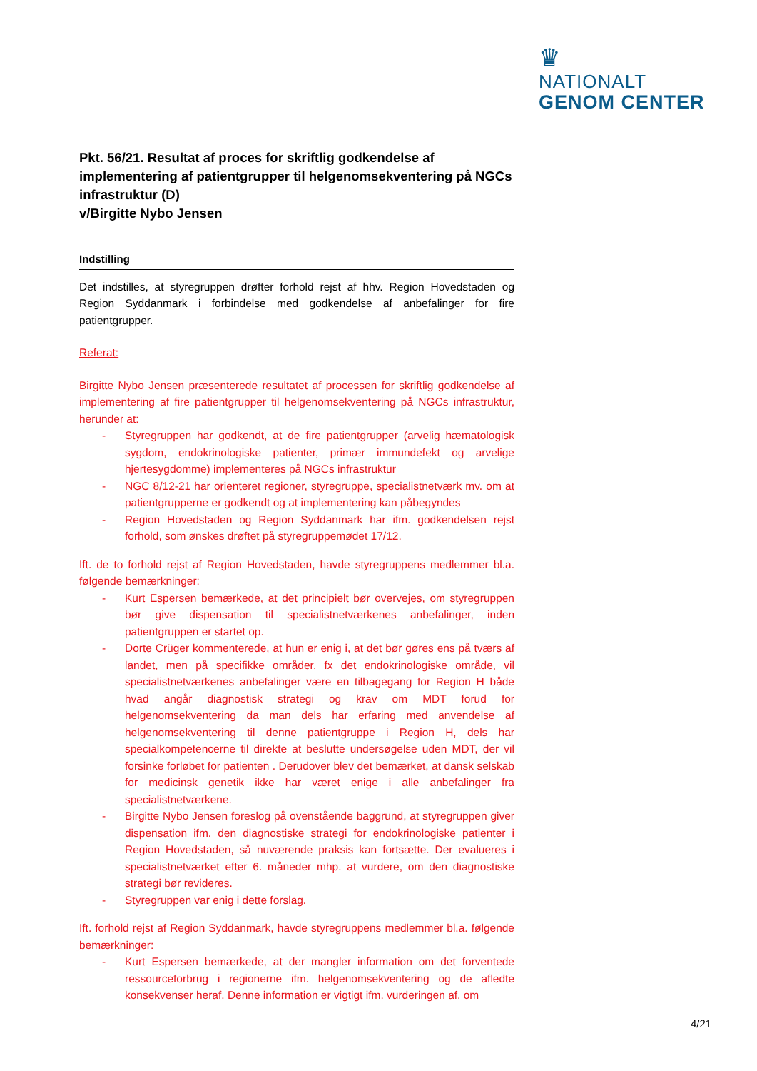♛
NATIONALT
GENOM CENTER
Pkt. 56/21. Resultat af proces for skriftlig godkendelse af implementering af patientgrupper til helgenomsekventering på NGCs infrastruktur (D)
v/Birgitte Nybo Jensen
Indstilling
Det indstilles, at styregruppen drøfter forhold rejst af hhv. Region Hovedstaden og Region Syddanmark i forbindelse med godkendelse af anbefalinger for fire patientgrupper.
Referat:
Birgitte Nybo Jensen præsenterede resultatet af processen for skriftlig godkendelse af implementering af fire patientgrupper til helgenomsekventering på NGCs infrastruktur, herunder at:
- Styregruppen har godkendt, at de fire patientgrupper (arvelig hæmatologisk sygdom, endokrinologiske patienter, primær immundefekt og arvelige hjertesygdomme) implementeres på NGCs infrastruktur
- NGC 8/12-21 har orienteret regioner, styregruppe, specialistnetværk mv. om at patientgrupperne er godkendt og at implementering kan påbegyndes
- Region Hovedstaden og Region Syddanmark har ifm. godkendelsen rejst forhold, som ønskes drøftet på styregruppemødet 17/12.
Ift. de to forhold rejst af Region Hovedstaden, havde styregruppens medlemmer bl.a. følgende bemærkninger:
- Kurt Espersen bemærkede, at det principielt bør overvejes, om styregruppen bør give dispensation til specialistnetværkenes anbefalinger, inden patientgruppen er startet op.
- Dorte Crüger kommenterede, at hun er enig i, at det bør gøres ens på tværs af landet, men på specifikke områder, fx det endokrinologiske område, vil specialistnetværkenes anbefalinger være en tilbagegang for Region H både hvad angår diagnostisk strategi og krav om MDT forud for helgenomsekventering da man dels har erfaring med anvendelse af helgenomsekventering til denne patientgruppe i Region H, dels har specialkompetencerne til direkte at beslutte undersøgelse uden MDT, der vil forsinke forløbet for patienten . Derudover blev det bemærket, at dansk selskab for medicinsk genetik ikke har været enige i alle anbefalinger fra specialistnetværkene.
- Birgitte Nybo Jensen foreslog på ovenstående baggrund, at styregruppen giver dispensation ifm. den diagnostiske strategi for endokrinologiske patienter i Region Hovedstaden, så nuværende praksis kan fortsætte. Der evalueres i specialistnetværket efter 6. måneder mhp. at vurdere, om den diagnostiske strategi bør revideres.
- Styregruppen var enig i dette forslag.
Ift. forhold rejst af Region Syddanmark, havde styregruppens medlemmer bl.a. følgende bemærkninger:
- Kurt Espersen bemærkede, at der mangler information om det forventede ressourceforbrug i regionerne ifm. helgenomsekventering og de afledte konsekvenser heraf. Denne information er vigtigt ifm. vurderingen af, om
4/21